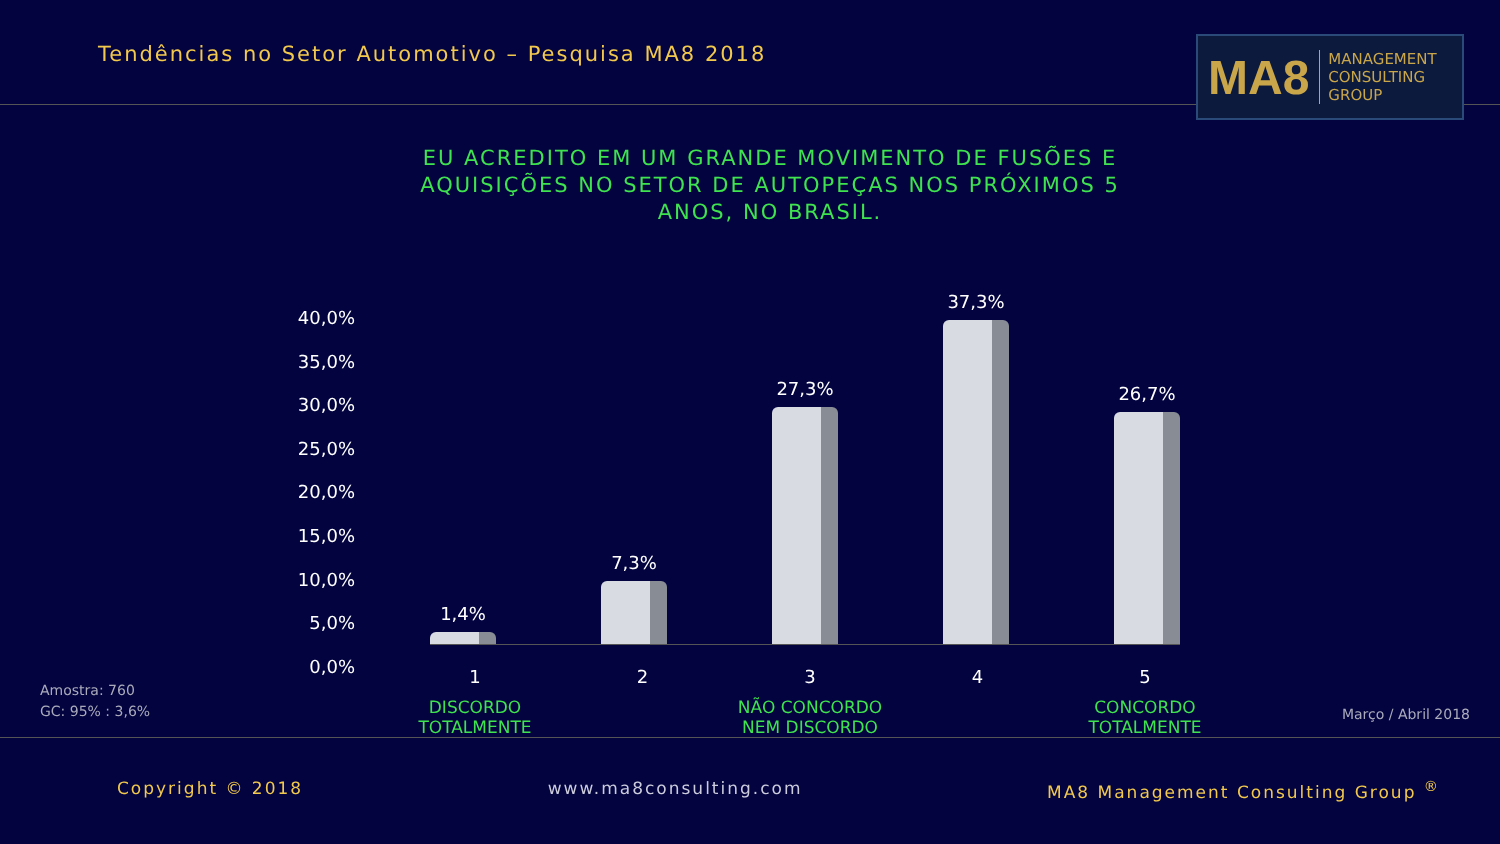Tendências no Setor Automotivo – Pesquisa MA8 2018
MA8 MANAGEMENT
CONSULTING GROUP
EU ACREDITO EM UM GRANDE MOVIMENTO DE FUSÕES E AQUISIÇÕES NO SETOR DE AUTOPEÇAS NOS PRÓXIMOS 5 ANOS, NO BRASIL.
40,0%
35,0%
30,0%
25,0%
20,0%
15,0%
10,0%
5,0%
0,0%
1,4%
7,3%
27,3%
37,3%
26,7%
1
DISCORDO
TOTALMENTE
2 3
NÃO CONCORDO
NEM DISCORDO
4 5
CONCORDO
TOTALMENTE
Amostra: 760
GC: 95% : 3,6%
Março / Abril 2018
Copyright © 2018 www.ma8consulting.com MA8 Management Consulting Group <sup>®</sup>